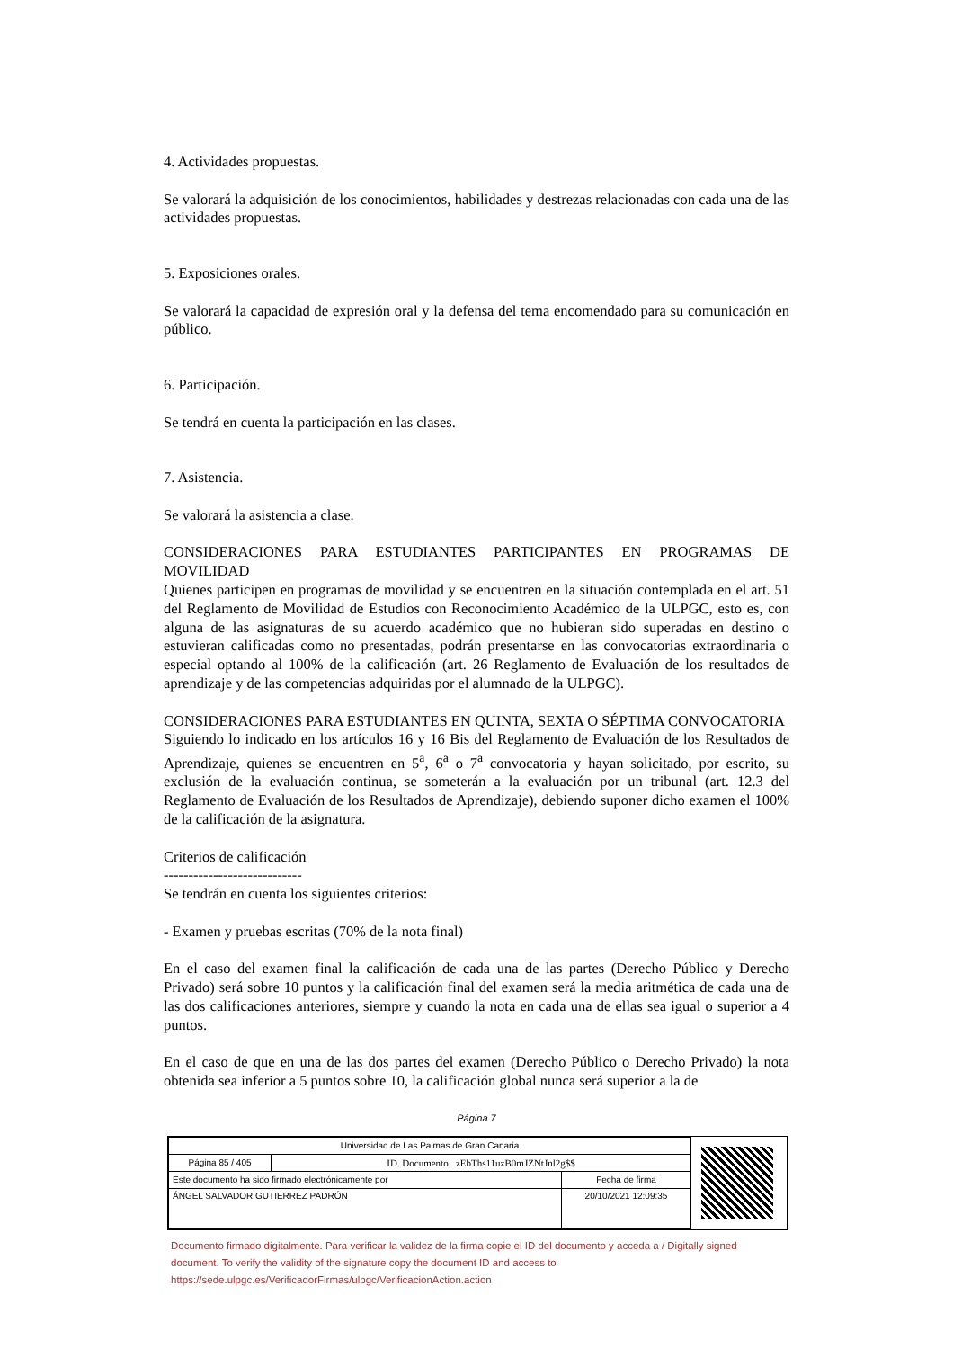4. Actividades propuestas.
Se valorará la adquisición de los conocimientos, habilidades y destrezas relacionadas con cada una de las actividades propuestas.
5. Exposiciones orales.
Se valorará la capacidad de expresión oral y la defensa del tema encomendado para su comunicación en público.
6. Participación.
Se tendrá en cuenta la participación en las clases.
7. Asistencia.
Se valorará la asistencia a clase.
CONSIDERACIONES PARA ESTUDIANTES PARTICIPANTES EN PROGRAMAS DE MOVILIDAD
Quienes participen en programas de movilidad y se encuentren en la situación contemplada en el art. 51 del Reglamento de Movilidad de Estudios con Reconocimiento Académico de la ULPGC, esto es, con alguna de las asignaturas de su acuerdo académico que no hubieran sido superadas en destino o estuvieran calificadas como no presentadas, podrán presentarse en las convocatorias extraordinaria o especial optando al 100% de la calificación (art. 26 Reglamento de Evaluación de los resultados de aprendizaje y de las competencias adquiridas por el alumnado de la ULPGC).
CONSIDERACIONES PARA ESTUDIANTES EN QUINTA, SEXTA O SÉPTIMA CONVOCATORIA
Siguiendo lo indicado en los artículos 16 y 16 Bis del Reglamento de Evaluación de los Resultados de Aprendizaje, quienes se encuentren en 5<sup>a</sup>, 6<sup>a</sup> o 7<sup>a</sup> convocatoria y hayan solicitado, por escrito, su exclusión de la evaluación continua, se someterán a la evaluación por un tribunal (art. 12.3 del Reglamento de Evaluación de los Resultados de Aprendizaje), debiendo suponer dicho examen el 100% de la calificación de la asignatura.
Criterios de calificación
----------------------------
Se tendrán en cuenta los siguientes criterios:
- Examen y pruebas escritas (70% de la nota final)
En el caso del examen final la calificación de cada una de las partes (Derecho Público y Derecho Privado) será sobre 10 puntos y la calificación final del examen será la media aritmética de cada una de las dos calificaciones anteriores, siempre y cuando la nota en cada una de ellas sea igual o superior a 4 puntos.
En el caso de que en una de las dos partes del examen (Derecho Público o Derecho Privado) la nota obtenida sea inferior a 5 puntos sobre 10, la calificación global nunca será superior a la de
Página 7
| Universidad de Las Palmas de Gran Canaria | | |
| Página 85 / 405 | ID. Documento zEbThs11uzB0mJZNtJnl2g$$ | |
| Este documento ha sido firmado electrónicamente por | | Fecha de firma |
| ÁNGEL SALVADOR GUTIERREZ PADRÓN | | 20/10/2021 12:09:35 |
Documento firmado digitalmente. Para verificar la validez de la firma copie el ID del documento y acceda a / Digitally signed document. To verify the validity of the signature copy the document ID and access to https://sede.ulpgc.es/VerificadorFirmas/ulpgc/VerificacionAction.action